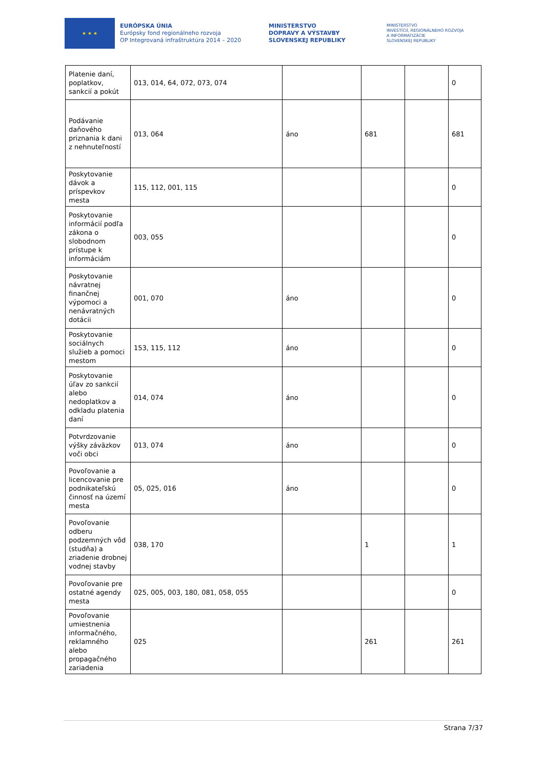★ ★ ★
EURÓPSKA ÚNIA
Európsky fond regionálneho rozvoja
OP Integrovaná infraštruktúra 2014 – 2020
MINISTERSTVO
DOPRAVY A VÝSTAVBY
SLOVENSKEJ REPUBLIKY
MINISTERSTVO
INVESTÍCIÍ, REGIONÁLNEHO ROZVOJA
A INFORMATIZÁCIE
SLOVENSKEJ REPUBLIKY
| Platenie daní, poplatkov, sankcií a pokút | 013, 014, 64, 072, 073, 074 | | | | 0 |
| Podávanie daňového priznania k dani z nehnuteľností | 013, 064 | áno | 681 | | 681 |
| Poskytovanie dávok a príspevkov mesta | 115, 112, 001, 115 | | | | 0 |
| Poskytovanie informácií podľa zákona o slobodnom prístupe k informáciám | 003, 055 | | | | 0 |
| Poskytovanie návratnej finančnej výpomoci a nenávratných dotácii | 001, 070 | áno | | | 0 |
| Poskytovanie sociálnych služieb a pomoci mestom | 153, 115, 112 | áno | | | 0 |
| Poskytovanie úľav zo sankcií alebo nedoplatkov a odkladu platenia daní | 014, 074 | áno | | | 0 |
| Potvrdzovanie výšky záväzkov voči obci | 013, 074 | áno | | | 0 |
| Povoľovanie a licencovanie pre podnikateľskú činnosť na území mesta | 05, 025, 016 | áno | | | 0 |
| Povoľovanie odberu podzemných vôd (studňa) a zriadenie drobnej vodnej stavby | 038, 170 | | 1 | | 1 |
| Povoľovanie pre ostatné agendy mesta | 025, 005, 003, 180, 081, 058, 055 | | | | 0 |
| Povoľovanie umiestnenia informačného, reklamného alebo propagačného zariadenia | 025 | | 261 | | 261 |
Strana 7/37